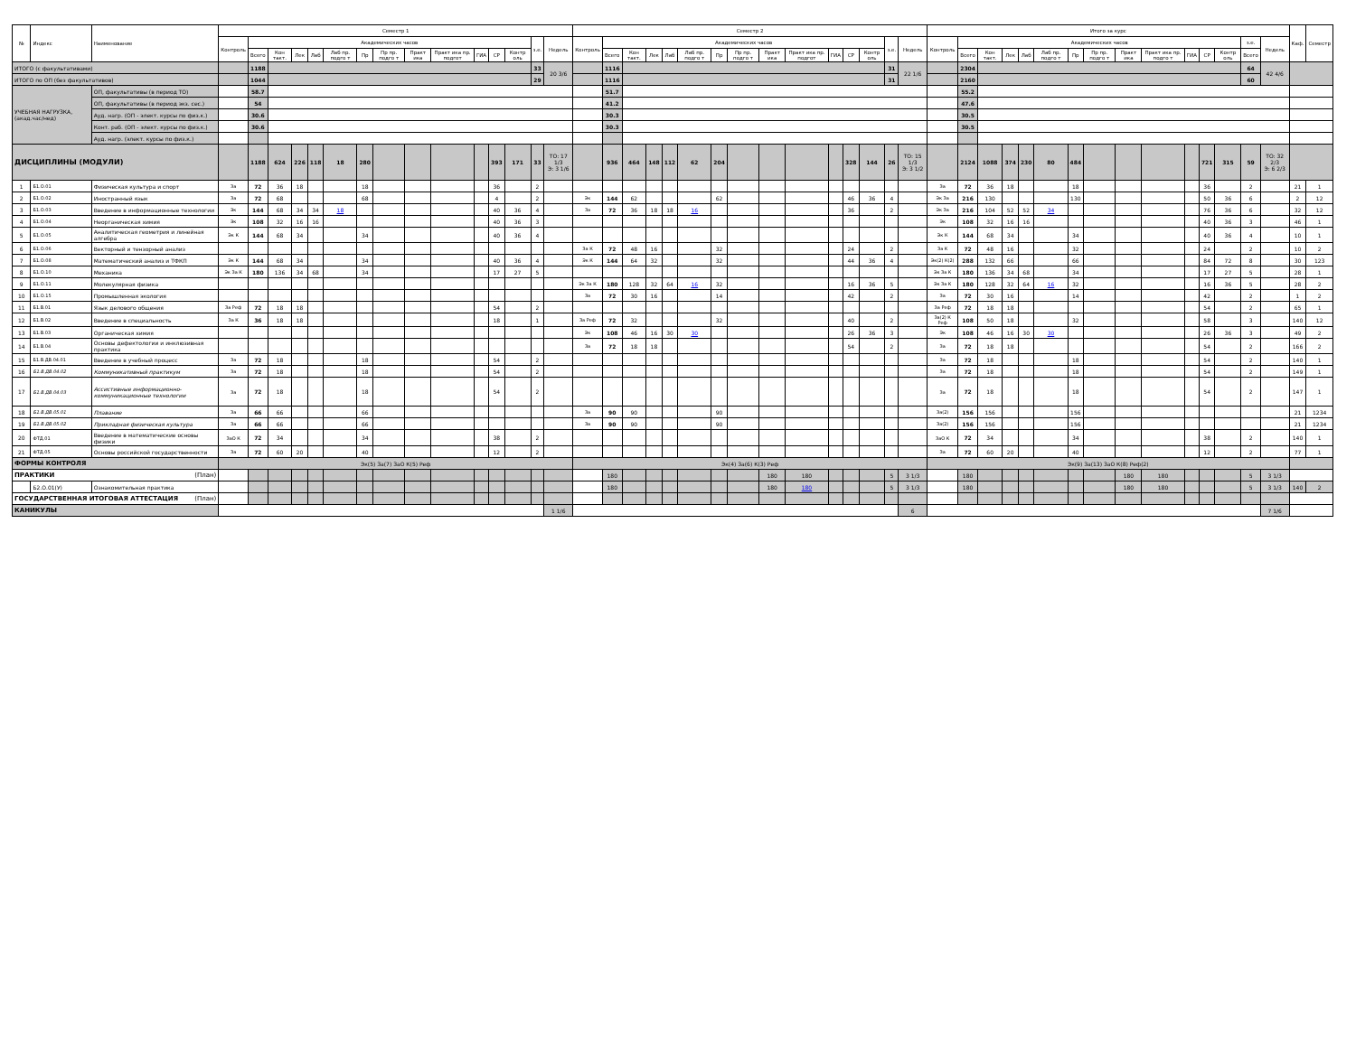| № | Индекс | Наименование | Семестр 1 | | | | | | | | | | | | | | | Семестр 2 | | | | | | | | | | | | | | | Итого за курс | | | | | | | | | | | | | | | Каф. | Семестр |
| --- | --- | --- | --- | --- | --- | --- | --- | --- | --- | --- | --- | --- | --- | --- | --- | --- | --- | --- | --- | --- | --- | --- | --- | --- | --- | --- | --- | --- | --- | --- | --- | --- | --- | --- | --- | --- | --- | --- | --- | --- | --- | --- | --- | --- | --- | --- | --- | --- | --- |
| | | | Контроль | Академических часов | | | | | | | | | | | | з.е. | Недель | Контроль | Академических часов | | | | | | | | | | | | з.е. | Недель | Контроль | Академических часов | | | | | | | | | | | | з.е. | Недель | | |
| | | | | Всего | Кон такт. | Лек | Лаб | Лаб пр. подго т | Пр | Пр пр. подго т | Практ ика | Практ ика пр. подгот | ГИА | СР | Контр оль | | | | Всего | Кон такт. | Лек | Лаб | Лаб пр. подго т | Пр | Пр пр. подго т | Практ ика | Практ ика пр. подгот | ГИА | СР | Контр оль | | | | Всего | Кон такт. | Лек | Лаб | Лаб пр. подго т | Пр | Пр пр. подго т | Практ ика | Практ ика пр. подго т | ГИА | СР | Контр оль | Всего | | | |
| ИТОГО (с факультативами) | | | | 1188 | | | | | | | | | | | | 33 | 20 3/6 | | 1116 | | | | | | | | | | | | 31 | 22 1/6 | | 2304 | | | | | | | | | | | | 64 | 42 4/6 | | |
| ИТОГО по ОП (без факультативов) | | | | 1044 | | | | | | | | | | | | 29 | | | 1116 | | | | | | | | | | | | 31 | | | 2160 | | | | | | | | | | | | 60 | | | |
| УЧЕБНАЯ НАГРУЗКА, (акад.час/нед) | | ОП, факультативы (в период ТО) | | 58.7 | | | | | | | | | | | | | | | 51.7 | | | | | | | | | | | | | | | 55.2 | | | | | | | | | | | | | | | |
| | | ОП, факультативы (в период экз. сес.) | | 54 | | | | | | | | | | | | | | | 41.2 | | | | | | | | | | | | | | | 47.6 | | | | | | | | | | | | | | | |
| | | Ауд. нагр. (ОП - элект. курсы по физ.к.) | | 30.6 | | | | | | | | | | | | | | | 30.3 | | | | | | | | | | | | | | | 30.5 | | | | | | | | | | | | | | | |
| | | Конт. раб. (ОП - элект. курсы по физ.к.) | | 30.6 | | | | | | | | | | | | | | | 30.3 | | | | | | | | | | | | | | | 30.5 | | | | | | | | | | | | | | | |
| | | Ауд. нагр. (элект. курсы по физ.к.) | | | | | | | | | | | | | | | | | | | | | | | | | | | | | | | | | | | | | | | | | | | | | | | |
| ДИСЦИПЛИНЫ (МОДУЛИ) | | | | 1188 | 624 | 226 | 118 | 18 | 280 | | | | | 393 | 171 | 33 | ТО: 17 1/3 Э: 3 1/6 | | 936 | 464 | 148 | 112 | 62 | 204 | | | | | 328 | 144 | 26 | ТО: 15 1/3 Э: 3 1/2 | | 2124 | 1088 | 374 | 230 | 80 | 484 | | | | | 721 | 315 | 59 | ТО: 32 2/3 Э: 6 2/3 | | |
| 1 | Б1.О.01 | Физическая культура и спорт | За | 72 | 36 | 18 | | | 18 | | | | | 36 | | 2 | | | | | | | | | | | | | | | | | За | 72 | 36 | 18 | | | 18 | | | | | 36 | | 2 | | 21 | 1 |
| 2 | Б1.О.02 | Иностранный язык | За | 72 | 68 | | | | 68 | | | | | 4 | | 2 | | Эк | 144 | 62 | | | | 62 | | | | | 46 | 36 | 4 | | Эк За | 216 | 130 | | | | 130 | | | | | 50 | 36 | 6 | | 2 | 12 |
| 3 | Б1.О.03 | Введение в информационные технологии | Эк | 144 | 68 | 34 | 34 | 18 | | | | | | 40 | 36 | 4 | | За | 72 | 36 | 18 | 18 | 16 | | | | | | 36 | | 2 | | Эк За | 216 | 104 | 52 | 52 | 34 | | | | | | 76 | 36 | 6 | | 32 | 12 |
| 4 | Б1.О.04 | Неорганическая химия | Эк | 108 | 32 | 16 | 16 | | | | | | | 40 | 36 | 3 | | | | | | | | | | | | | | | | | Эк | 108 | 32 | 16 | 16 | | | | | | | 40 | 36 | 3 | | 46 | 1 |
| 5 | Б1.О.05 | Аналитическая геометрия и линейная алгебра | Эк К | 144 | 68 | 34 | | | 34 | | | | | 40 | 36 | 4 | | | | | | | | | | | | | | | | | Эк К | 144 | 68 | 34 | | | 34 | | | | | 40 | 36 | 4 | | 10 | 1 |
| 6 | Б1.О.06 | Векторный и тензорный анализ | | | | | | | | | | | | | | | | За К | 72 | 48 | 16 | | | 32 | | | | | 24 | | 2 | | За К | 72 | 48 | 16 | | | 32 | | | | | 24 | | 2 | | 10 | 2 |
| 7 | Б1.О.08 | Математический анализ и ТФКП | Эк К | 144 | 68 | 34 | | | 34 | | | | | 40 | 36 | 4 | | Эк К | 144 | 64 | 32 | | | 32 | | | | | 44 | 36 | 4 | | Эк(2) К(2) | 288 | 132 | 66 | | | 66 | | | | | 84 | 72 | 8 | | 30 | 123 |
| 8 | Б1.О.10 | Механика | Эк За К | 180 | 136 | 34 | 68 | | 34 | | | | | 17 | 27 | 5 | | | | | | | | | | | | | | | | | Эк За К | 180 | 136 | 34 | 68 | | 34 | | | | | 17 | 27 | 5 | | 28 | 1 |
| 9 | Б1.О.11 | Молекулярная физика | | | | | | | | | | | | | | | | Эк За К | 180 | 128 | 32 | 64 | 16 | 32 | | | | | 16 | 36 | 5 | | Эк За К | 180 | 128 | 32 | 64 | 16 | 32 | | | | | 16 | 36 | 5 | | 28 | 2 |
| 10 | Б1.О.15 | Промышленная экология | | | | | | | | | | | | | | | | За | 72 | 30 | 16 | | | 14 | | | | | 42 | | 2 | | За | 72 | 30 | 16 | | | 14 | | | | | 42 | | 2 | | 1 | 2 |
| 11 | Б1.В.01 | Язык делового общения | За Реф | 72 | 18 | 18 | | | | | | | | 54 | | 2 | | | | | | | | | | | | | | | | | За Реф | 72 | 18 | 18 | | | | | | | | 54 | | 2 | | 65 | 1 |
| 12 | Б1.В.02 | Введение в специальность | За К | 36 | 18 | 18 | | | | | | | | 18 | | 1 | | За Реф | 72 | 32 | | | | 32 | | | | | 40 | | 2 | | За(2) К Реф | 108 | 50 | 18 | | | 32 | | | | | 58 | | 3 | | 140 | 12 |
| 13 | Б1.В.03 | Органическая химия | | | | | | | | | | | | | | | | Эк | 108 | 46 | 16 | 30 | 30 | | | | | | 26 | 36 | 3 | | Эк | 108 | 46 | 16 | 30 | 30 | | | | | | 26 | 36 | 3 | | 49 | 2 |
| 14 | Б1.В.04 | Основы дефектологии и инклюзивная практика | | | | | | | | | | | | | | | | За | 72 | 18 | 18 | | | | | | | | 54 | | 2 | | За | 72 | 18 | 18 | | | | | | | | 54 | | 2 | | 166 | 2 |
| 15 | Б1.В.ДВ.04.01 | Введение в учебный процесс | За | 72 | 18 | | | | 18 | | | | | 54 | | 2 | | | | | | | | | | | | | | | | | За | 72 | 18 | | | | 18 | | | | | 54 | | 2 | | 140 | 1 |
| 16 | Б1.В.ДВ.04.02 | Коммуникативный практикум | За | 72 | 18 | | | | 18 | | | | | 54 | | 2 | | | | | | | | | | | | | | | | | За | 72 | 18 | | | | 18 | | | | | 54 | | 2 | | 149 | 1 |
| 17 | Б1.В.ДВ.04.03 | Ассистивные информационно-коммуникационные технологии | За | 72 | 18 | | | | 18 | | | | | 54 | | 2 | | | | | | | | | | | | | | | | | За | 72 | 18 | | | | 18 | | | | | 54 | | 2 | | 147 | 1 |
| 18 | Б1.В.ДВ.05.01 | Плавание | За | 66 | 66 | | | | 66 | | | | | | | | | За | 90 | 90 | | | | 90 | | | | | | | | | За(2) | 156 | 156 | | | | 156 | | | | | | | | | 21 | 1234 |
| 19 | Б1.В.ДВ.05.02 | Прикладная физическая культура | За | 66 | 66 | | | | 66 | | | | | | | | | За | 90 | 90 | | | | 90 | | | | | | | | | За(2) | 156 | 156 | | | | 156 | | | | | | | | | 21 | 1234 |
| 20 | ФТД.01 | Введение в математические основы физики | ЗаО К | 72 | 34 | | | | 34 | | | | | 38 | | 2 | | | | | | | | | | | | | | | | | ЗаО К | 72 | 34 | | | | 34 | | | | | 38 | | 2 | | 140 | 1 |
| 21 | ФТД.05 | Основы российской государственности | За | 72 | 60 | 20 | | | 40 | | | | | 12 | | 2 | | | | | | | | | | | | | | | | | За | 72 | 60 | 20 | | | 40 | | | | | 12 | | 2 | | 77 | 1 |
| ФОРМЫ КОНТРОЛЯ | | | Эк(5) За(7) ЗаО К(5) Реф | | | | | | | | | | | | | | | Эк(4) За(6) К(3) Реф | | | | | | | | | | | | | | | Эк(9) За(13) ЗаО К(8) Реф(2) | | | | | | | | | | | | | | | | |
| ПРАКТИКИ (План) | | | | | | | | | | | | | | | | | | | 180 | | | | | | | 180 | 180 | | | | 5 | 3 1/3 | | 180 | | | | | | | 180 | 180 | | | | 5 | 3 1/3 | | |
| | Б2.О.01(У) | Ознакомительная практика | | | | | | | | | | | | | | | | | 180 | | | | | | | 180 | 180 | | | | 5 | 3 1/3 | | 180 | | | | | | | 180 | 180 | | | | 5 | 3 1/3 | 140 | 2 |
| ГОСУДАРСТВЕННАЯ ИТОГОВАЯ АТТЕСТАЦИЯ (План) | | | | | | | | | | | | | | | | | | | | | | | | | | | | | | | | | | | | | | | | | | | | | | | | | |
| КАНИКУЛЫ | | | | | | | | | | | | | | | | | 1 1/6 | | | | | | | | | | | | | | | 6 | | | | | | | | | | | | | | | 7 1/6 | | |